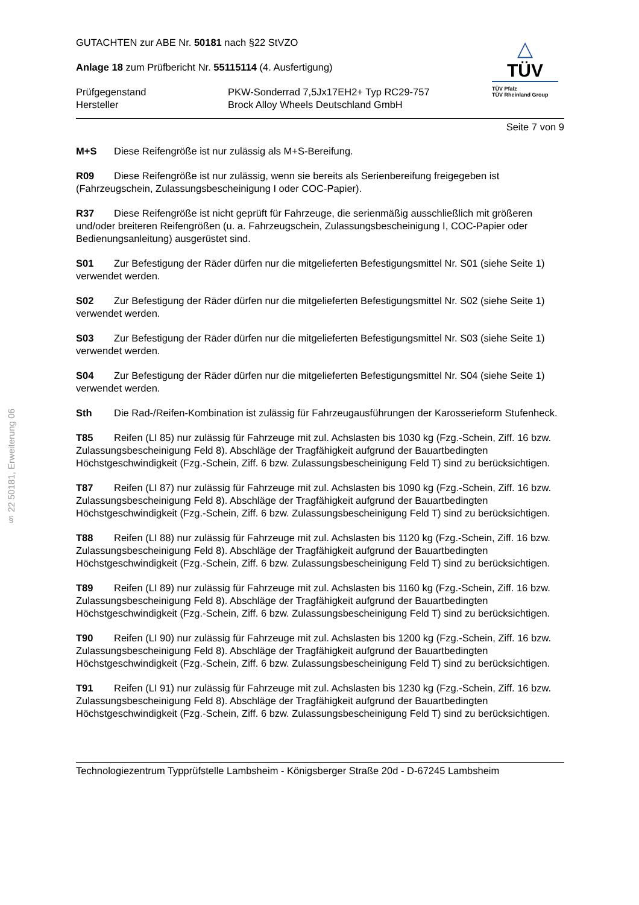§ 22 50181, Erweiterung 06
GUTACHTEN zur ABE Nr. 50181 nach §22 StVZO
Anlage 18 zum Prüfbericht Nr. 55115114 (4. Ausfertigung)
Prüfgegenstand PKW-Sonderrad 7,5Jx17EH2+ Typ RC29-757
Hersteller Brock Alloy Wheels Deutschland GmbH
△
TÜV
TÜV Pfalz
TÜV Rheinland Group
Seite 7 von 9
M+S Diese Reifengröße ist nur zulässig als M+S-Bereifung.
R09 Diese Reifengröße ist nur zulässig, wenn sie bereits als Serienbereifung freigegeben ist (Fahrzeugschein, Zulassungsbescheinigung I oder COC-Papier).
R37 Diese Reifengröße ist nicht geprüft für Fahrzeuge, die serienmäßig ausschließlich mit größeren und/oder breiteren Reifengrößen (u. a. Fahrzeugschein, Zulassungsbescheinigung I, COC-Papier oder Bedienungsanleitung) ausgerüstet sind.
S01 Zur Befestigung der Räder dürfen nur die mitgelieferten Befestigungsmittel Nr. S01 (siehe Seite 1) verwendet werden.
S02 Zur Befestigung der Räder dürfen nur die mitgelieferten Befestigungsmittel Nr. S02 (siehe Seite 1) verwendet werden.
S03 Zur Befestigung der Räder dürfen nur die mitgelieferten Befestigungsmittel Nr. S03 (siehe Seite 1) verwendet werden.
S04 Zur Befestigung der Räder dürfen nur die mitgelieferten Befestigungsmittel Nr. S04 (siehe Seite 1) verwendet werden.
Sth Die Rad-/Reifen-Kombination ist zulässig für Fahrzeugausführungen der Karosserieform Stufenheck.
T85 Reifen (LI 85) nur zulässig für Fahrzeuge mit zul. Achslasten bis 1030 kg (Fzg.-Schein, Ziff. 16 bzw. Zulassungsbescheinigung Feld 8). Abschläge der Tragfähigkeit aufgrund der Bauartbedingten Höchstgeschwindigkeit (Fzg.-Schein, Ziff. 6 bzw. Zulassungsbescheinigung Feld T) sind zu berücksichtigen.
T87 Reifen (LI 87) nur zulässig für Fahrzeuge mit zul. Achslasten bis 1090 kg (Fzg.-Schein, Ziff. 16 bzw. Zulassungsbescheinigung Feld 8). Abschläge der Tragfähigkeit aufgrund der Bauartbedingten Höchstgeschwindigkeit (Fzg.-Schein, Ziff. 6 bzw. Zulassungsbescheinigung Feld T) sind zu berücksichtigen.
T88 Reifen (LI 88) nur zulässig für Fahrzeuge mit zul. Achslasten bis 1120 kg (Fzg.-Schein, Ziff. 16 bzw. Zulassungsbescheinigung Feld 8). Abschläge der Tragfähigkeit aufgrund der Bauartbedingten Höchstgeschwindigkeit (Fzg.-Schein, Ziff. 6 bzw. Zulassungsbescheinigung Feld T) sind zu berücksichtigen.
T89 Reifen (LI 89) nur zulässig für Fahrzeuge mit zul. Achslasten bis 1160 kg (Fzg.-Schein, Ziff. 16 bzw. Zulassungsbescheinigung Feld 8). Abschläge der Tragfähigkeit aufgrund der Bauartbedingten Höchstgeschwindigkeit (Fzg.-Schein, Ziff. 6 bzw. Zulassungsbescheinigung Feld T) sind zu berücksichtigen.
T90 Reifen (LI 90) nur zulässig für Fahrzeuge mit zul. Achslasten bis 1200 kg (Fzg.-Schein, Ziff. 16 bzw. Zulassungsbescheinigung Feld 8). Abschläge der Tragfähigkeit aufgrund der Bauartbedingten Höchstgeschwindigkeit (Fzg.-Schein, Ziff. 6 bzw. Zulassungsbescheinigung Feld T) sind zu berücksichtigen.
T91 Reifen (LI 91) nur zulässig für Fahrzeuge mit zul. Achslasten bis 1230 kg (Fzg.-Schein, Ziff. 16 bzw. Zulassungsbescheinigung Feld 8). Abschläge der Tragfähigkeit aufgrund der Bauartbedingten Höchstgeschwindigkeit (Fzg.-Schein, Ziff. 6 bzw. Zulassungsbescheinigung Feld T) sind zu berücksichtigen.
Technologiezentrum Typprüfstelle Lambsheim - Königsberger Straße 20d - D-67245 Lambsheim